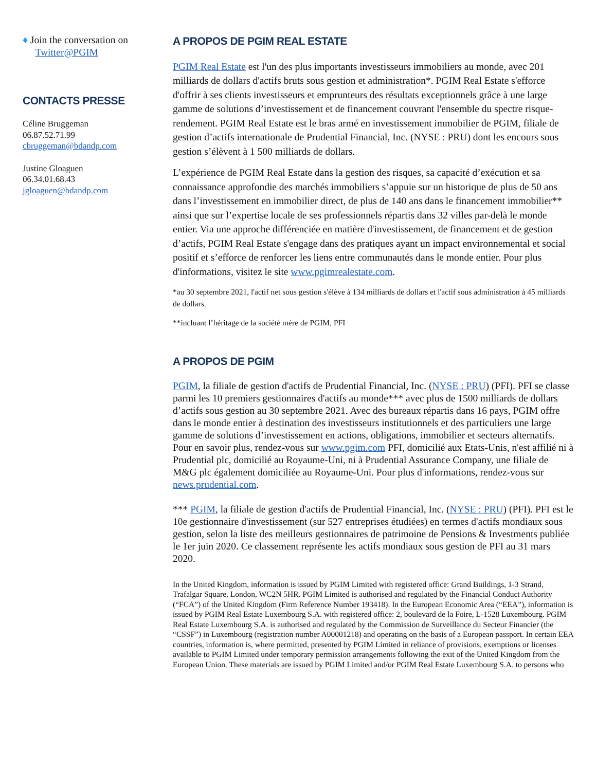♦ Join the conversation on
Twitter@PGIM
CONTACTS PRESSE
Céline Bruggeman
06.87.52.71.99
cbruggeman@bdandp.com
Justine Gloaguen
06.34.01.68.43
jgloaguen@bdandp.com
A PROPOS DE PGIM REAL ESTATE
PGIM Real Estate est l'un des plus importants investisseurs immobiliers au monde, avec 201 milliards de dollars d'actifs bruts sous gestion et administration*. PGIM Real Estate s'efforce d'offrir à ses clients investisseurs et emprunteurs des résultats exceptionnels grâce à une large gamme de solutions d’investissement et de financement couvrant l'ensemble du spectre risque-rendement. PGIM Real Estate est le bras armé en investissement immobilier de PGIM, filiale de gestion d’actifs internationale de Prudential Financial, Inc. (NYSE : PRU) dont les encours sous gestion s’élèvent à 1 500 milliards de dollars.
L’expérience de PGIM Real Estate dans la gestion des risques, sa capacité d’exécution et sa connaissance approfondie des marchés immobiliers s’appuie sur un historique de plus de 50 ans dans l’investissement en immobilier direct, de plus de 140 ans dans le financement immobilier** ainsi que sur l’expertise locale de ses professionnels répartis dans 32 villes par-delà le monde entier. Via une approche différenciée en matière d'investissement, de financement et de gestion d’actifs, PGIM Real Estate s'engage dans des pratiques ayant un impact environnemental et social positif et s’efforce de renforcer les liens entre communautés dans le monde entier. Pour plus d'informations, visitez le site www.pgimrealestate.com.
*au 30 septembre 2021, l'actif net sous gestion s'élève à 134 milliards de dollars et l'actif sous administration à 45 milliards de dollars.
**incluant l’héritage de la société mère de PGIM, PFI
A PROPOS DE PGIM
PGIM, la filiale de gestion d'actifs de Prudential Financial, Inc. (NYSE : PRU) (PFI). PFI se classe parmi les 10 premiers gestionnaires d'actifs au monde*** avec plus de 1500 milliards de dollars d’actifs sous gestion au 30 septembre 2021. Avec des bureaux répartis dans 16 pays, PGIM offre dans le monde entier à destination des investisseurs institutionnels et des particuliers une large gamme de solutions d’investissement en actions, obligations, immobilier et secteurs alternatifs. Pour en savoir plus, rendez-vous sur www.pgim.com PFI, domicilié aux Etats-Unis, n'est affilié ni à Prudential plc, domicilié au Royaume-Uni, ni à Prudential Assurance Company, une filiale de M&G plc également domiciliée au Royaume-Uni. Pour plus d'informations, rendez-vous sur news.prudential.com.
*** PGIM, la filiale de gestion d'actifs de Prudential Financial, Inc. (NYSE : PRU) (PFI). PFI est le 10e gestionnaire d'investissement (sur 527 entreprises étudiées) en termes d'actifs mondiaux sous gestion, selon la liste des meilleurs gestionnaires de patrimoine de Pensions & Investments publiée le 1er juin 2020. Ce classement représente les actifs mondiaux sous gestion de PFI au 31 mars 2020.
In the United Kingdom, information is issued by PGIM Limited with registered office: Grand Buildings, 1-3 Strand, Trafalgar Square, London, WC2N 5HR. PGIM Limited is authorised and regulated by the Financial Conduct Authority (“FCA”) of the United Kingdom (Firm Reference Number 193418). In the European Economic Area (“EEA”), information is issued by PGIM Real Estate Luxembourg S.A. with registered office: 2, boulevard de la Foire, L-1528 Luxembourg. PGIM Real Estate Luxembourg S.A. is authorised and regulated by the Commission de Surveillance du Secteur Financier (the “CSSF”) in Luxembourg (registration number A00001218) and operating on the basis of a European passport. In certain EEA countries, information is, where permitted, presented by PGIM Limited in reliance of provisions, exemptions or licenses available to PGIM Limited under temporary permission arrangements following the exit of the United Kingdom from the European Union. These materials are issued by PGIM Limited and/or PGIM Real Estate Luxembourg S.A. to persons who